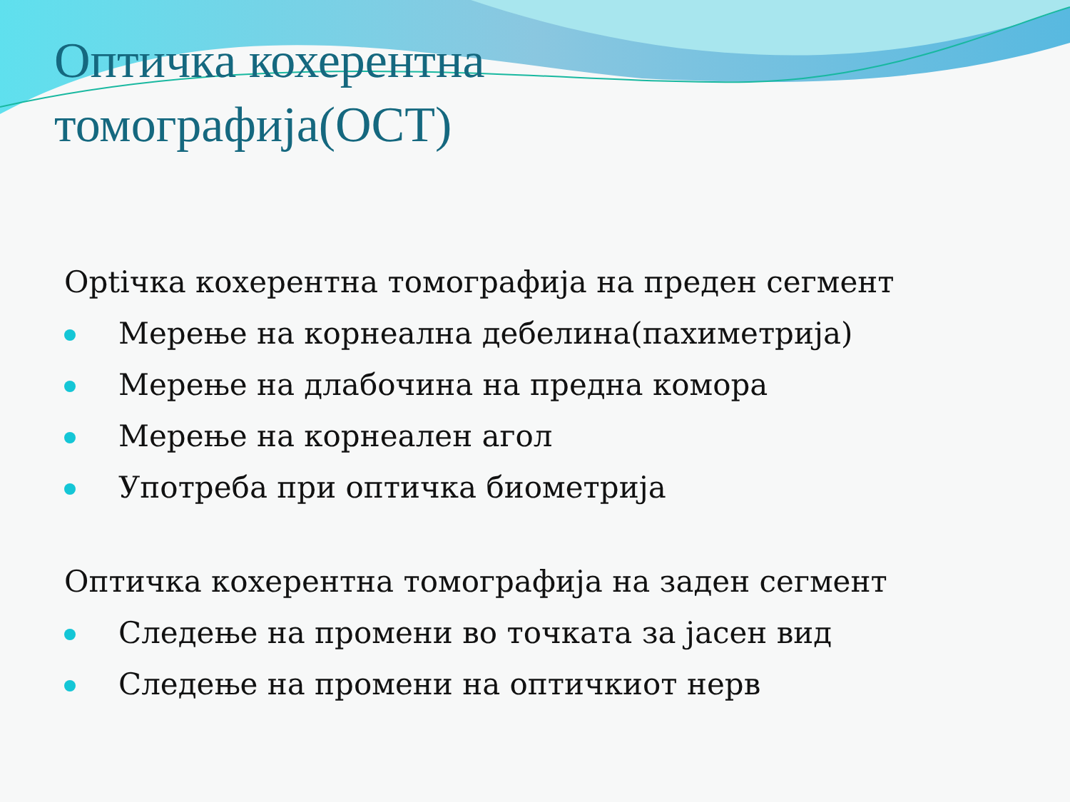Оптичка кохерентна
томографија(OCT)
Optiчка кохерентна томографија на преден сегмент
Мерење на корнеална дебелина(пахиметрија)
Мерење на длабочина на предна комора
Мерење на корнеален агол
Употреба при оптичка биометрија
Оптичка кохерентна томографија на заден сегмент
Следење на промени во точката за јасен вид
Следење на промени на оптичкиот нерв